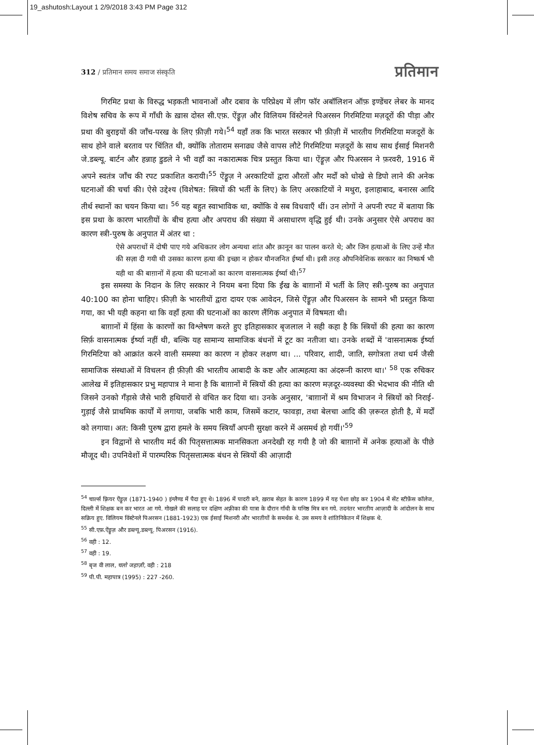19_ashutosh:Layout 1 2/9/2018 3:43 PM Page 312
312 / प्रतिमान समय समाज संस्कृति प्रतिमान
गिरमिट प्रथा के विरुद्ध भड़कती भावनाओं और दबाव के परिप्रेक्ष्य में लीग फॉर अबॉलिशन ऑफ़ इण्डेंचर लेबर के मानद विशेष सचिव के रूप में गाँधी के ख़ास दोस्त सी.एफ़. ऐंड्रूज़ और विलियम विंस्टेनले पिअरसन गिरमिटिया मज़दूरों की पीड़ा और प्रथा की बुराइयों की जाँच-परख के लिए फ़ीज़ी गये।<sup>54</sup> यहाँ तक कि भारत सरकार भी फ़ीज़ी में भारतीय गिरमिटिया मजदूरों के साथ होने वाले बरताव पर चिंतित थी, क्योंकि तोताराम सनाढ्य जैसे वापस लौटे गिरमिटिया मज़दूरों के साथ साथ ईसाई मिशनरी जे.डब्ल्यू. बार्टन और हन्नाह डुडले ने भी वहाँ का नकारात्मक चित्र प्रस्तुत किया था। ऐंड्रूज़ और पिअरसन ने फ़रवरी, 1916 में अपने स्वतंत्र जाँच की रपट प्रकाशित करायी।<sup>55</sup> ऐंड्रूज़ ने अरकाटियों द्वारा औरतों और मर्दों को धोखे से डिपो लाने की अनेक घटनाओं की चर्चा की। ऐसे उद्देश्य (विशेषत: स्त्रियों की भर्ती के लिए) के लिए अरकाटियों ने मथुरा, इलाहाबाद, बनारस आदि तीर्थ स्थानों का चयन किया था। <sup>56</sup> यह बहुत स्वाभाविक था, क्योंकि वे सब विधवाएँ थीं। उन लोगों ने अपनी रपट में बताया कि इस प्रथा के कारण भारतीयों के बीच हत्या और अपराध की संख्या में असाधारण वृद्धि हुई थी। उनके अनुसार ऐसे अपराध का कारण स्त्री-पुरुष के अनुपात में अंतर था :
ऐसे अपराधों में दोषी पाए गये अधिकतर लोग अन्यथा शांत और क़ानून का पालन करते थे; और जिन हत्याओं के लिए उन्हें मौत की सज़ा दी गयी थी उसका कारण हत्या की इच्छा न होकर यौनजनित ईर्ष्या थी। इसी तरह औपनिवेशिक सरकार का निष्कर्ष भी यही था की बाग़ानों में हत्या की घटनाओं का कारण वासनात्मक ईर्ष्या थी।<sup>57</sup>
इस समस्या के निदान के लिए सरकार ने नियम बना दिया कि ईंख के बाग़ानों में भर्ती के लिए स्त्री-पुरुष का अनुपात 40:100 का होना चाहिए। फ़ीज़ी के भारतीयों द्वारा दायर एक आवेदन, जिसे ऐंड्रूज़ और पिअरसन के सामने भी प्रस्तुत किया गया, का भी यही कहना था कि वहाँ हत्या की घटनाओं का कारण लैंगिक अनुपात में विषमता थी।
बाग़ानों में हिंसा के कारणों का विश्लेषण करते हुए इतिहासकार बृजलाल ने सही कहा है कि स्त्रियों की हत्या का कारण सिर्फ़ वासनात्मक ईर्ष्या नहीं थी, बल्कि यह सामान्य सामाजिक बंधनों में टूट का नतीजा था। उनके शब्दों में 'वासनात्मक ईर्ष्या गिरमिटिया को आक्रांत करने वाली समस्या का कारण न होकर लक्षण था। ... परिवार, शादी, जाति, सगोत्रता तथा धर्म जैसी सामाजिक संस्थाओं में विचलन ही फ़ीज़ी की भारतीय आबादी के कष्ट और आत्महत्या का अंदरूनी कारण था।' <sup>58</sup> एक रुचिकर आलेख में इतिहासकार प्रभु महापात्र ने माना है कि बाग़ानों में स्त्रियों की हत्या का कारण मज़दूर-व्यवस्था की भेदभाव की नीति थी जिसने उनको गँड़ासे जैसे भारी हथियारों से वंचित कर दिया था। उनके अनुसार, 'बाग़ानों में श्रम विभाजन ने स्त्रियों को निराई-गुड़ाई जैसे प्राथमिक कार्यों में लगाया, जबकि भारी काम, जिसमें कटार, फावड़ा, तथा बेलचा आदि की ज़रूरत होती है, में मर्दों को लगाया। अत: किसी पुरुष द्वारा हमले के समय स्त्रियाँ अपनी सुरक्षा करने में असमर्थ हो गयीं।'<sup>59</sup>
इन विद्वानों से भारतीय मर्द की पितृसत्तात्मक मानसिकता अनदेखी रह गयी है जो की बाग़ानों में अनेक हत्याओं के पीछे मौजूद थी। उपनिवेशों में पारम्परिक पितृसत्तात्मक बंधन से स्त्रियों की आज़ादी
<sup>54</sup> चार्ल्स फ़्रियर ऐंड्रूज़ (1871-1940 ) इंग्लैण्ड में पैदा हुए थे। 1896 में पादरी बने, ख़राब सेहत के कारण 1899 में यह पेशा छोड़ कर 1904 में सेंट स्टीफ़ेंस कॉलेज, दिल्ली में शिक्षक बन कर भारत आ गये. गोखले की सलाह पर दक्षिण अफ़्रीका की यात्रा के दौरान गाँधी के घनिष्ठ मित्र बन गये. तदनंतर भारतीय आज़ादी के आंदोलन के साथ सक्रिय हुए. विलियम विंस्टेनले पिअरसन (1881-1923) एक ईसाई मिशनरी और भारतीयों के समर्थक थे. उस समय वे शांतिनिकेतन में शिक्षक थे.
<sup>55</sup> सी.एफ़.ऐंड्रूज़ और डब्ल्यू.डब्ल्यू. पिअरसन (1916).
<sup>56</sup> वही : 12.
<sup>57</sup> वही : 19.
<sup>58</sup> बृज वी लाल, चलो जहाज़ी, वही : 218
<sup>59</sup> पी.पी. महापात्र (1995) : 227 -260.